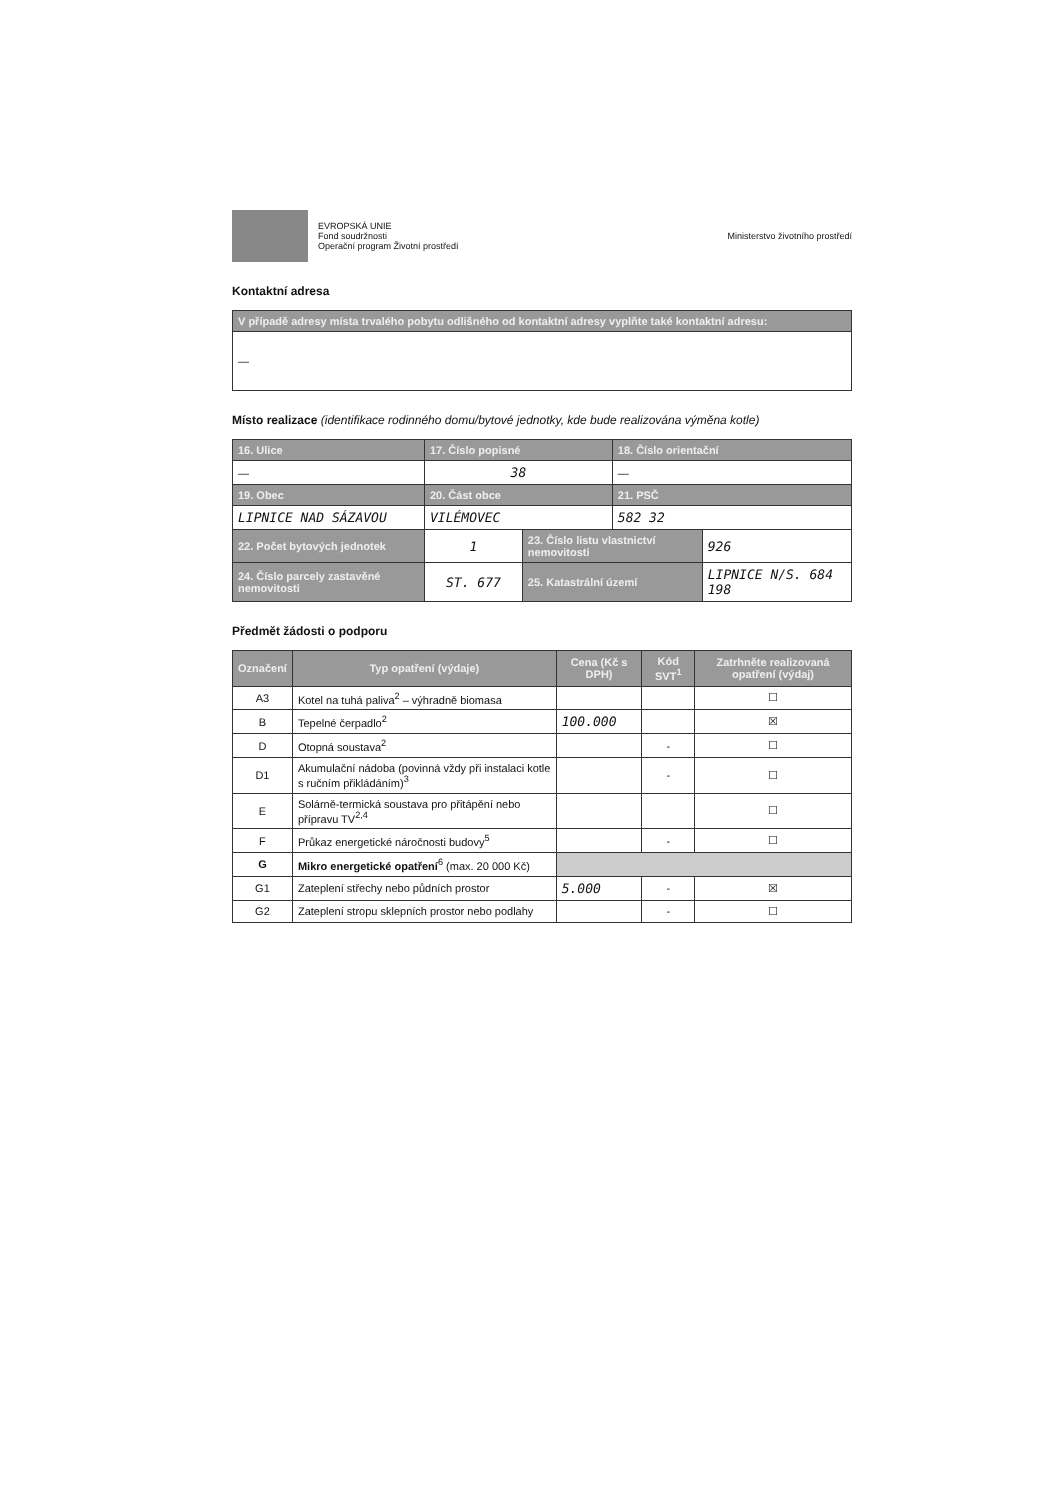EVROPSKÁ UNIE
Fond soudržnosti
Operační program Životní prostředí
Ministerstvo životního prostředí
Kontaktní adresa
| V případě adresy místa trvalého pobytu odlišného od kontaktní adresy vyplňte také kontaktní adresu: |
| — |
Místo realizace (identifikace rodinného domu/bytové jednotky, kde bude realizována výměna kotle)
| 16. Ulice | 17. Číslo popisné | | 18. Číslo orientační | |
| — | 38 | | — | |
| 19. Obec | 20. Část obce | | 21. PSČ | |
| LIPNICE NAD SÁZAVOU | VILÉMOVEC | | 582 32 | |
| 22. Počet bytových jednotek | 1 | 23. Číslo listu vlastnictví nemovitosti | | 926 |
| 24. Číslo parcely zastavěné nemovitosti | ST. 677 | 25. Katastrální území | | LIPNICE N/S. 684 198 |
Předmět žádosti o podporu
| Označení | Typ opatření (výdaje) | Cena (Kč s DPH) | Kód SVT<sup>1</sup> | Zatrhněte realizovaná opatření (výdaj) |
| --- | --- | --- | --- | --- |
| A3 | Kotel na tuhá paliva<sup>2</sup> – výhradně biomasa | | | ☐ |
| B | Tepelné čerpadlo<sup>2</sup> | 100.000 | | ☒ |
| D | Otopná soustava<sup>2</sup> | | - | ☐ |
| D1 | Akumulační nádoba (povinná vždy při instalaci kotle s ručním přikládáním)<sup>3</sup> | | - | ☐ |
| E | Solárně-termická soustava pro přitápění nebo přípravu TV<sup>2,4</sup> | | | ☐ |
| F | Průkaz energetické náročnosti budovy<sup>5</sup> | | - | ☐ |
| G | Mikro energetické opatření<sup>6</sup> (max. 20 000 Kč) | | | |
| G1 | Zateplení střechy nebo půdních prostor | 5.000 | - | ☒ |
| G2 | Zateplení stropu sklepních prostor nebo podlahy | | - | ☐ |